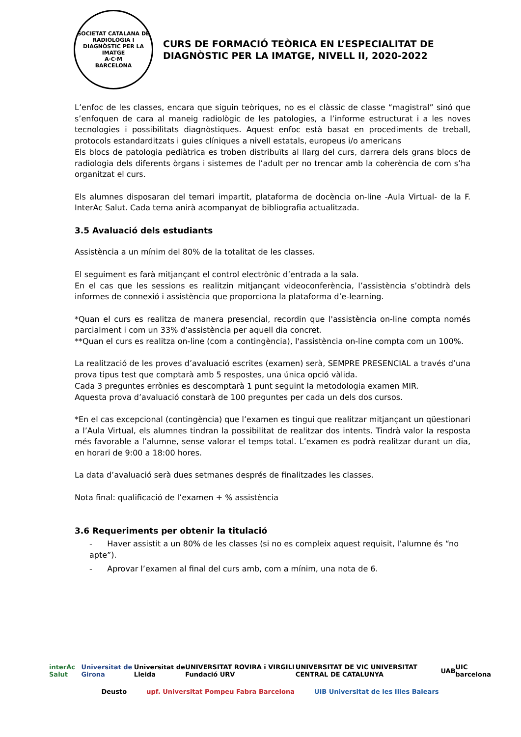SOCIETAT CATALANA DE RADIOLOGIA I DIAGNÒSTIC PER LA IMATGE
A·C·M
BARCELONA
CURS DE FORMACIÓ TEÒRICA EN L’ESPECIALITAT DE
DIAGNÒSTIC PER LA IMATGE, NIVELL II, 2020-2022
L’enfoc de les classes, encara que siguin teòriques, no es el clàssic de classe “magistral” sinó que s’enfoquen de cara al maneig radiològic de les patologies, a l’informe estructurat i a les noves tecnologies i possibilitats diagnòstiques. Aquest enfoc està basat en procediments de treball, protocols estandarditzats i guies clíniques a nivell estatals, europeus i/o americans
Els blocs de patologia pediàtrica es troben distribuïts al llarg del curs, darrera dels grans blocs de radiologia dels diferents òrgans i sistemes de l’adult per no trencar amb la coherència de com s’ha organitzat el curs.
Els alumnes disposaran del temari impartit, plataforma de docència on-line -Aula Virtual- de la F. InterAc Salut. Cada tema anirà acompanyat de bibliografia actualitzada.
3.5 Avaluació dels estudiants
Assistència a un mínim del 80% de la totalitat de les classes.
El seguiment es farà mitjançant el control electrònic d’entrada a la sala.
En el cas que les sessions es realitzin mitjançant videoconferència, l’assistència s’obtindrà dels informes de connexió i assistència que proporciona la plataforma d’e-learning.
*Quan el curs es realitza de manera presencial, recordin que l'assistència on-line compta només parcialment i com un 33% d'assistència per aquell dia concret.
**Quan el curs es realitza on-line (com a contingència), l'assistència on-line compta com un 100%.
La realització de les proves d’avaluació escrites (examen) serà, SEMPRE PRESENCIAL a través d’una prova tipus test que comptarà amb 5 respostes, una única opció vàlida.
Cada 3 preguntes errònies es descomptarà 1 punt seguint la metodologia examen MIR.
Aquesta prova d’avaluació constarà de 100 preguntes per cada un dels dos cursos.
*En el cas excepcional (contingència) que l’examen es tingui que realitzar mitjançant un qüestionari a l’Aula Virtual, els alumnes tindran la possibilitat de realitzar dos intents. Tindrà valor la resposta més favorable a l’alumne, sense valorar el temps total. L’examen es podrà realitzar durant un dia, en horari de 9:00 a 18:00 hores.
La data d’avaluació serà dues setmanes després de finalitzades les classes.
Nota final: qualificació de l’examen + % assistència
3.6 Requeriments per obtenir la titulació
- Haver assistit a un 80% de les classes (si no es compleix aquest requisit, l’alumne és “no apte”).
- Aprovar l’examen al final del curs amb, com a mínim, una nota de 6.
interAc Salut Universitat de Girona Universitat de Lleida UNIVERSITAT ROVIRA i VIRGILI Fundació URV UNIVERSITAT DE VIC UNIVERSITAT CENTRAL DE CATALUNYA UAB UIC barcelona
Deusto upf. Universitat Pompeu Fabra Barcelona UIB Universitat de les Illes Balears